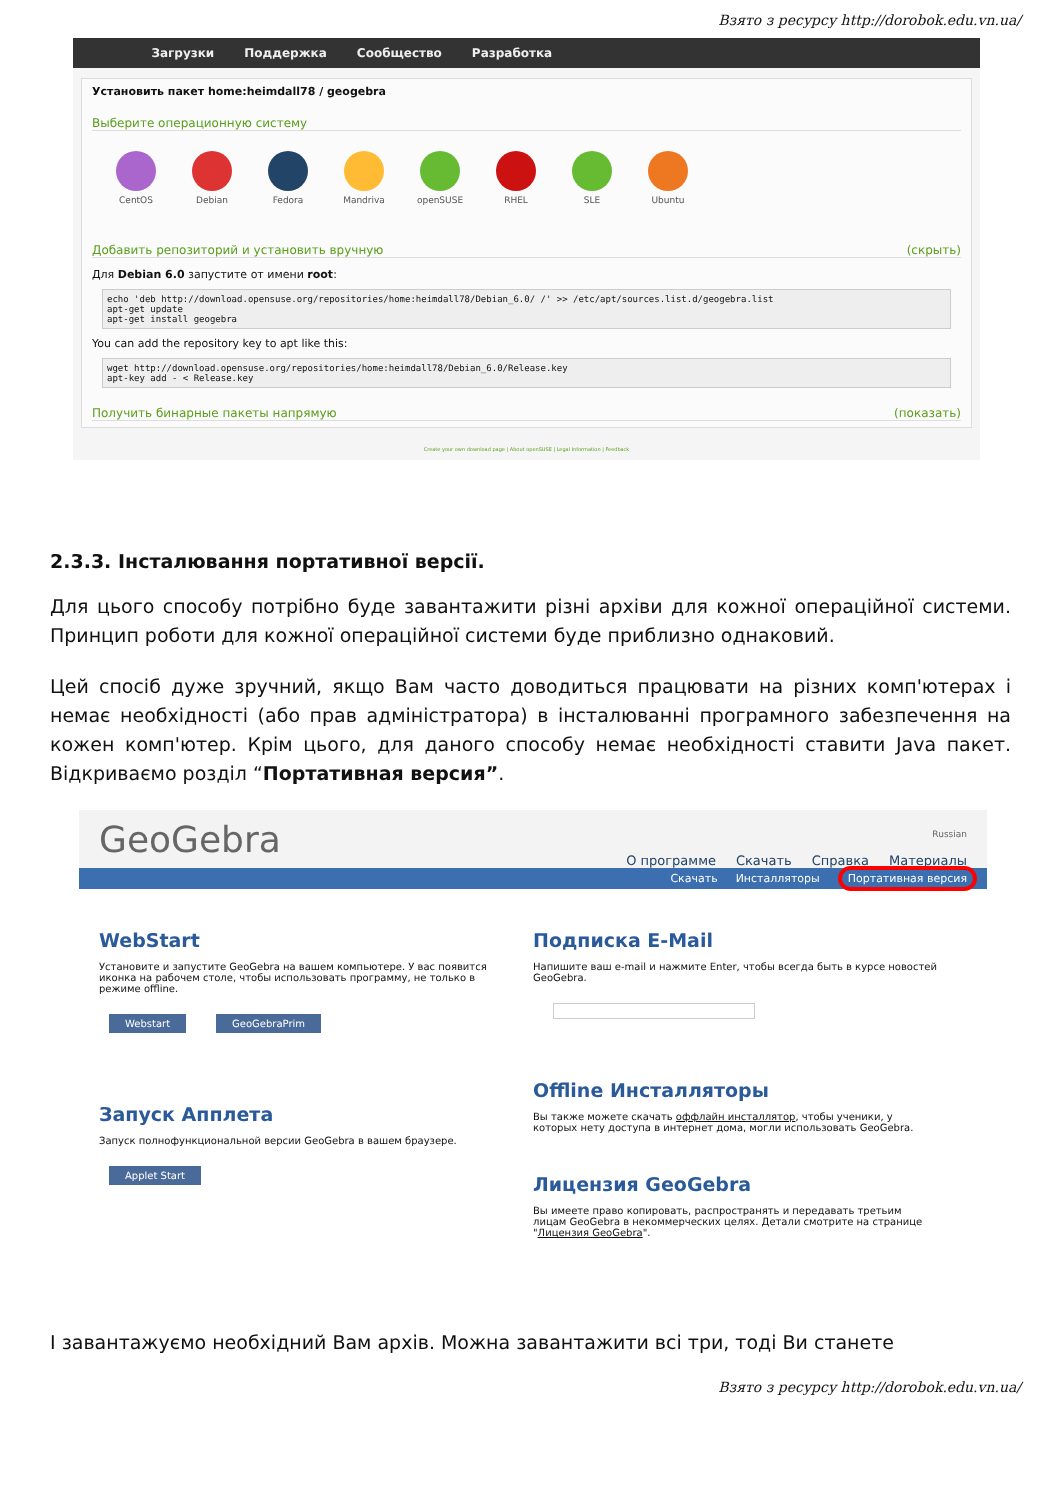Взято з ресурсу http://dorobok.edu.vn.ua/
Загрузки Поддержка Сообщество Разработка
Установить пакет home:heimdall78 / geogebra
Выберите операционную систему
CentOS Debian Fedora Mandriva openSUSE RHEL SLE Ubuntu
Добавить репозиторий и установить вручную (скрыть)
Для Debian 6.0 запустите от имени root:
echo 'deb http://download.opensuse.org/repositories/home:heimdall78/Debian_6.0/ /' >> /etc/apt/sources.list.d/geogebra.list
apt-get update
apt-get install geogebra
You can add the repository key to apt like this:
wget http://download.opensuse.org/repositories/home:heimdall78/Debian_6.0/Release.key
apt-key add - < Release.key
Получить бинарные пакеты напрямую (показать)
Create your own download page | About openSUSE | Legal Information | Feedback
2.3.3. Інсталювання портативної версії.
Для цього способу потрібно буде завантажити різні архіви для кожної операційної системи. Принцип роботи для кожної операційної системи буде приблизно однаковий.
Цей спосіб дуже зручний, якщо Вам часто доводиться працювати на різних комп'ютерах і немає необхідності (або прав адміністратора) в інсталюванні програмного забезпечення на кожен комп'ютер. Крім цього, для даного способу немає необхідності ставити Java пакет. Відкриваємо розділ “Портативная версия”.
GeoGebra
Russian
О программе Скачать Справка Материалы
Скачать Инсталляторы Портативная версия
WebStart
Установите и запустите GeoGebra на вашем компьютере. У вас появится иконка на рабочем столе, чтобы использовать программу, не только в режиме offline.
Webstart GeoGebraPrim
Запуск Апплета
Запуск полнофункциональной версии GeoGebra в вашем браузере.
Applet Start
Подписка E-Mail
Напишите ваш e-mail и нажмите Enter, чтобы всегда быть в курсе новостей GeoGebra.
Offline Инсталляторы
Вы также можете скачать оффлайн инсталлятор, чтобы ученики, у которых нету доступа в интернет дома, могли использовать GeoGebra.
Лицензия GeoGebra
Вы имеете право копировать, распространять и передавать третьим лицам GeoGebra в некоммерческих целях. Детали смотрите на странице "Лицензия GeoGebra".
І завантажуємо необхідний Вам архів. Можна завантажити всі три, тоді Ви станете
Взято з ресурсу http://dorobok.edu.vn.ua/